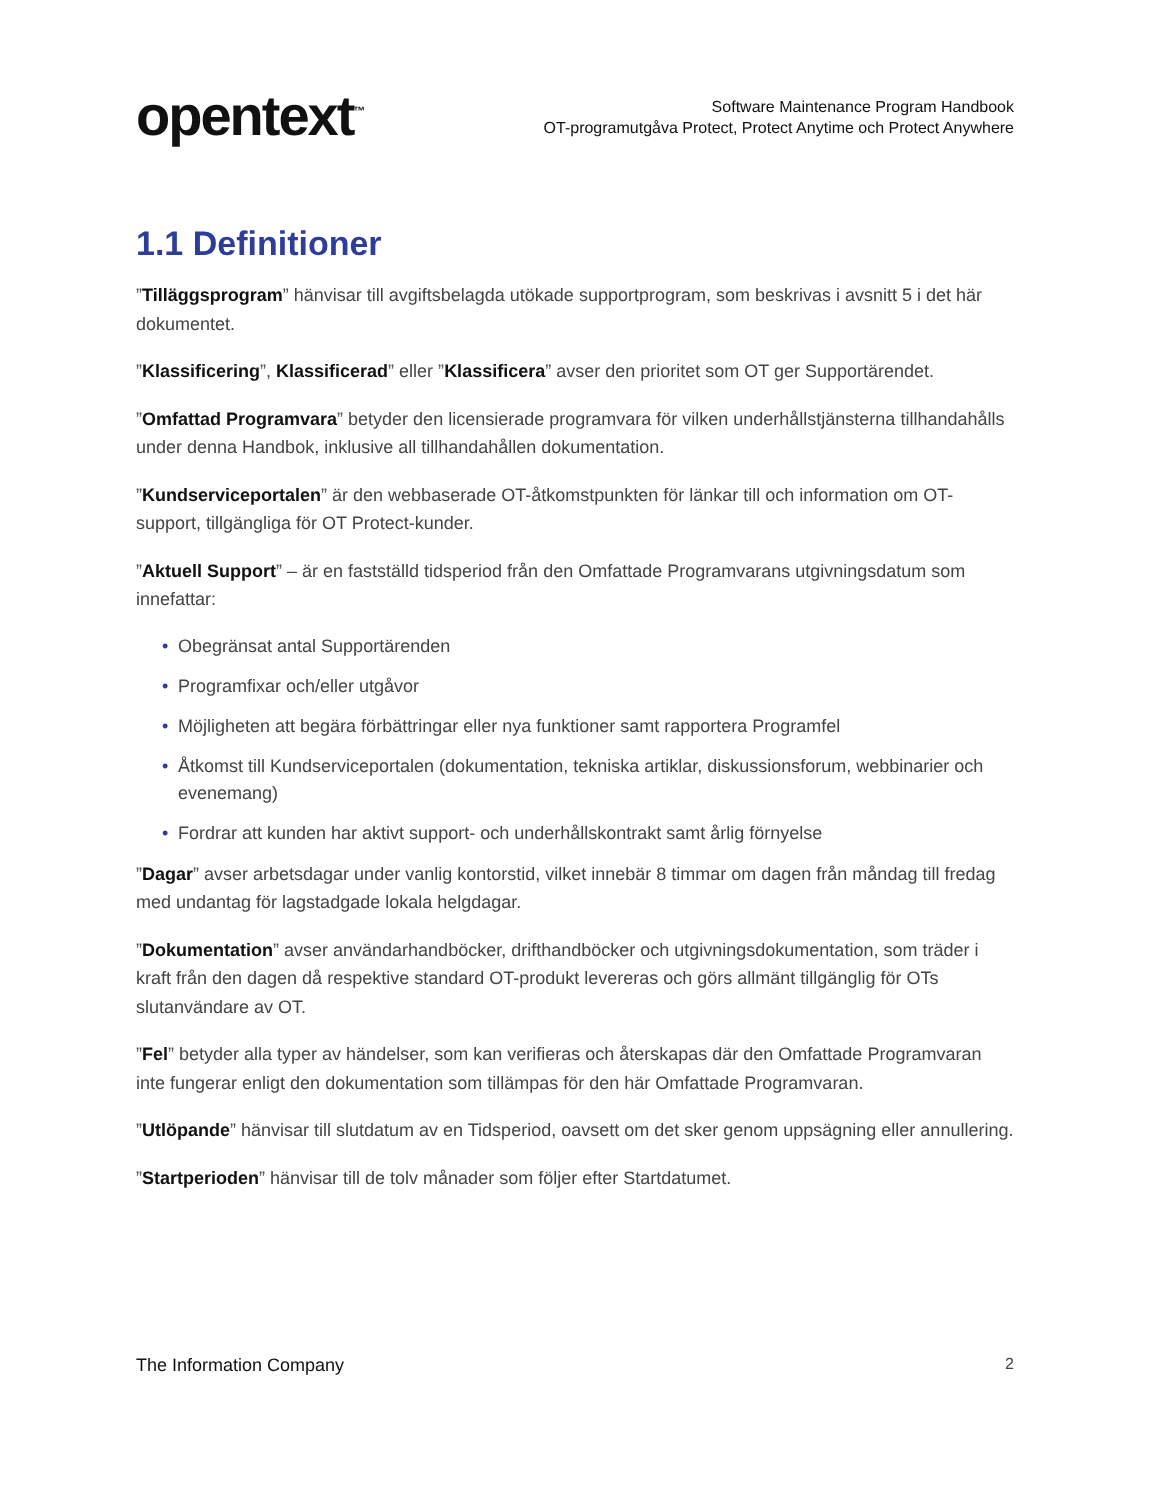opentext<sup>™</sup>
Software Maintenance Program Handbook
OT-programutgåva Protect, Protect Anytime och Protect Anywhere
1.1 Definitioner
”Tilläggsprogram” hänvisar till avgiftsbelagda utökade supportprogram, som beskrivas i avsnitt 5 i det här dokumentet.
”Klassificering”, Klassificerad” eller ”Klassificera” avser den prioritet som OT ger Supportärendet.
”Omfattad Programvara” betyder den licensierade programvara för vilken underhållstjänsterna tillhandahålls under denna Handbok, inklusive all tillhandahållen dokumentation.
”Kundserviceportalen” är den webbaserade OT-åtkomstpunkten för länkar till och information om OT-support, tillgängliga för OT Protect-kunder.
”Aktuell Support” – är en fastställd tidsperiod från den Omfattade Programvarans utgivningsdatum som innefattar:
• Obegränsat antal Supportärenden
• Programfixar och/eller utgåvor
• Möjligheten att begära förbättringar eller nya funktioner samt rapportera Programfel
• Åtkomst till Kundserviceportalen (dokumentation, tekniska artiklar, diskussionsforum, webbinarier och evenemang)
• Fordrar att kunden har aktivt support- och underhållskontrakt samt årlig förnyelse
”Dagar” avser arbetsdagar under vanlig kontorstid, vilket innebär 8 timmar om dagen från måndag till fredag med undantag för lagstadgade lokala helgdagar.
”Dokumentation” avser användarhandböcker, drifthandböcker och utgivningsdokumentation, som träder i kraft från den dagen då respektive standard OT-produkt levereras och görs allmänt tillgänglig för OTs slutanvändare av OT.
”Fel” betyder alla typer av händelser, som kan verifieras och återskapas där den Omfattade Programvaran inte fungerar enligt den dokumentation som tillämpas för den här Omfattade Programvaran.
”Utlöpande” hänvisar till slutdatum av en Tidsperiod, oavsett om det sker genom uppsägning eller annullering.
”Startperioden” hänvisar till de tolv månader som följer efter Startdatumet.
The Information Company 2